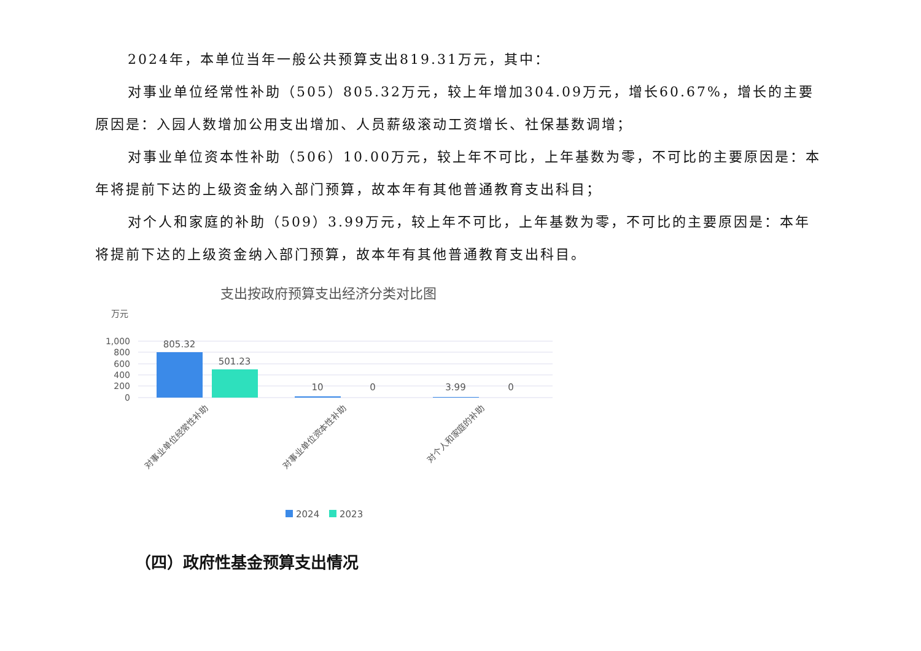2024年，本单位当年一般公共预算支出819.31万元，其中：
对事业单位经常性补助（505）805.32万元，较上年增加304.09万元，增长60.67%，增长的主要原因是：入园人数增加公用支出增加、人员薪级滚动工资增长、社保基数调增；
对事业单位资本性补助（506）10.00万元，较上年不可比，上年基数为零，不可比的主要原因是：本年将提前下达的上级资金纳入部门预算，故本年有其他普通教育支出科目；
对个人和家庭的补助（509）3.99万元，较上年不可比，上年基数为零，不可比的主要原因是：本年将提前下达的上级资金纳入部门预算，故本年有其他普通教育支出科目。
支出按政府预算支出经济分类对比图
万元
1,000
800
600
400
200
0
805.32
501.23
10
0
3.99
0
对事业单位经常性补助
对事业单位资本性补助
对个人和家庭的补助
2024
2023
（四）政府性基金预算支出情况